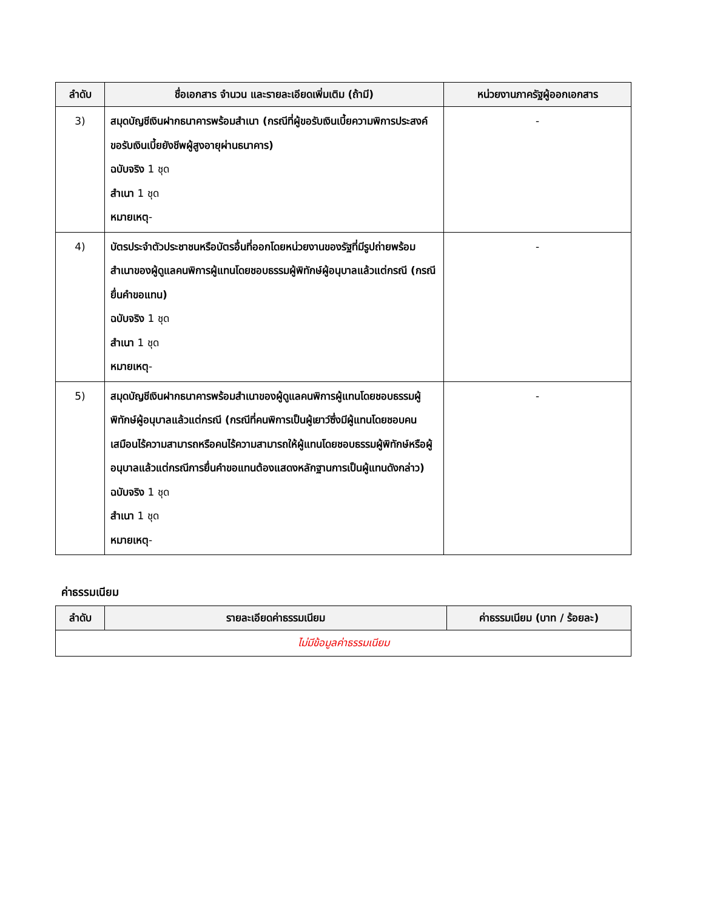| ลำดับ | ชื่อเอกสาร จำนวน และรายละเอียดเพิ่มเติม (ถ้ามี) | หน่วยงานภาครัฐผู้ออกเอกสาร |
| --- | --- | --- |
| 3) | สมุดบัญชีเงินฝากธนาคารพร้อมสำเนา (กรณีที่ผู้ขอรับเงินเบี้ยความพิการประสงค์ขอรับเงินเบี้ยยังชีพผู้สูงอายุผ่านธนาคาร) ฉบับจริง 1 ชุด สำเนา 1 ชุด หมายเหตุ - | - |
| 4) | บัตรประจำตัวประชาชนหรือบัตรอื่นที่ออกโดยหน่วยงานของรัฐที่มีรูปถ่ายพร้อมสำเนาของผู้ดูแลคนพิการผู้แทนโดยชอบธรรมผู้พิทักษ์ผู้อนุบาลแล้วแต่กรณี (กรณียื่นคำขอแทน) ฉบับจริง 1 ชุด สำเนา 1 ชุด หมายเหตุ - | - |
| 5) | สมุดบัญชีเงินฝากธนาคารพร้อมสำเนาของผู้ดูแลคนพิการผู้แทนโดยชอบธรรมผู้พิทักษ์ผู้อนุบาลแล้วแต่กรณี (กรณีที่คนพิการเป็นผู้เยาว์ซึ่งมีผู้แทนโดยชอบคนเสมือนไร้ความสามารถหรือคนไร้ความสามารถให้ผู้แทนโดยชอบธรรมผู้พิทักษ์หรือผู้อนุบาลแล้วแต่กรณีการยื่นคำขอแทนต้องแสดงหลักฐานการเป็นผู้แทนดังกล่าว) ฉบับจริง 1 ชุด สำเนา 1 ชุด หมายเหตุ - | - |
ค่าธรรมเนียม
| ลำดับ | รายละเอียดค่าธรรมเนียม | ค่าธรรมเนียม (บาท / ร้อยละ) |
| --- | --- | --- |
| ไม่มีข้อมูลค่าธรรมเนียม | | |